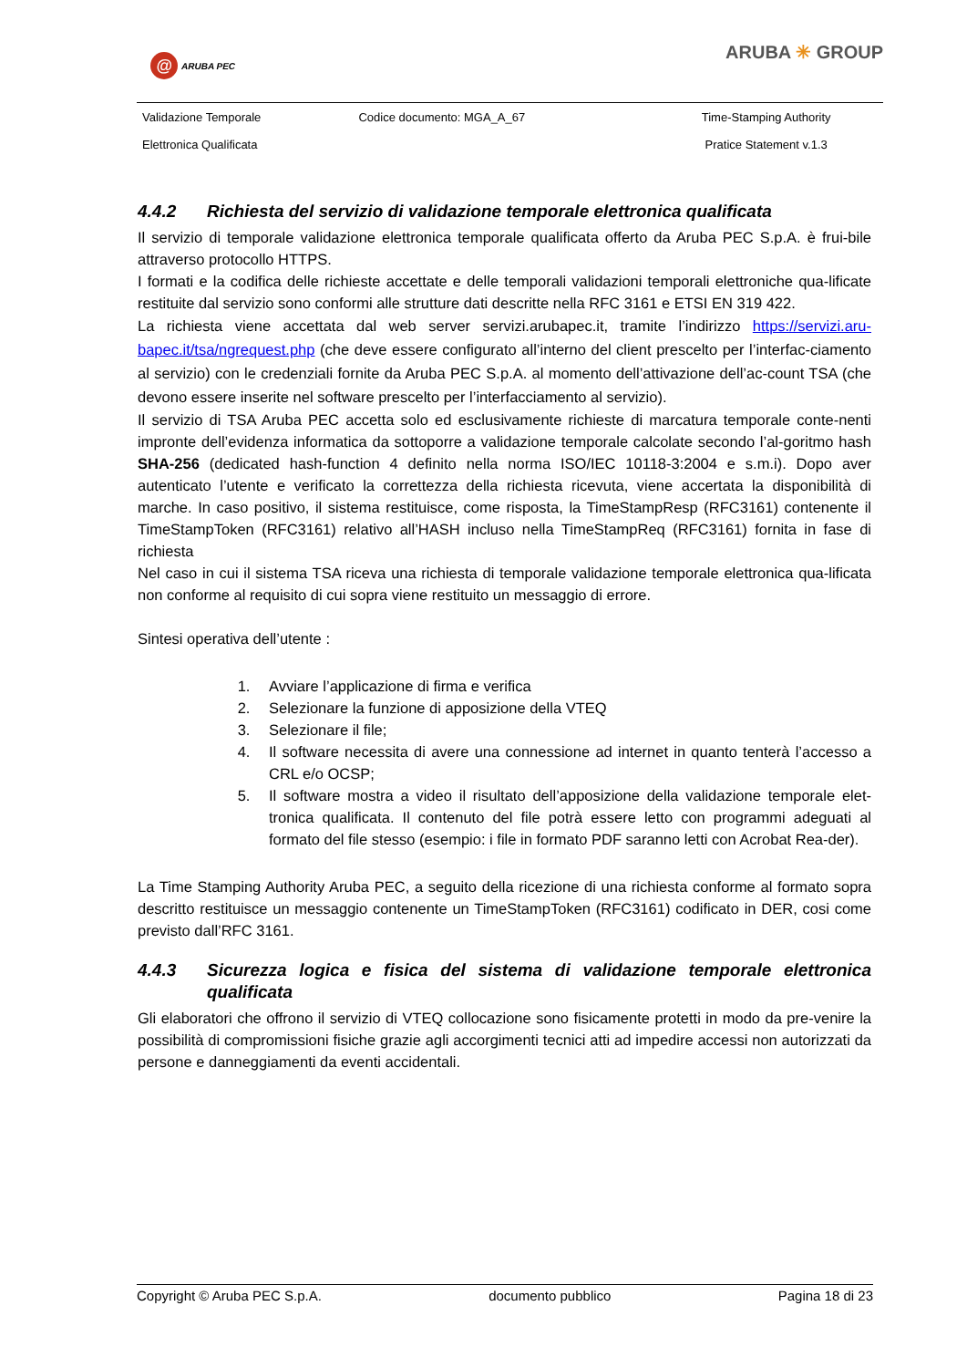@
ARUBA PEC
ARUBA ✳ GROUP
| Validazione Temporale | Codice documento: MGA_A_67 | Time-Stamping Authority |
| Elettronica Qualificata | | Pratice Statement v.1.3 |
4.4.2 Richiesta del servizio di validazione temporale elettronica qualificata
Il servizio di temporale validazione elettronica temporale qualificata offerto da Aruba PEC S.p.A. è frui-bile attraverso protocollo HTTPS.
I formati e la codifica delle richieste accettate e delle temporali validazioni temporali elettroniche qua-lificate restituite dal servizio sono conformi alle strutture dati descritte nella RFC 3161 e ETSI EN 319 422.
La richiesta viene accettata dal web server servizi.arubapec.it, tramite l’indirizzo https://servizi.aru-bapec.it/tsa/ngrequest.php (che deve essere configurato all’interno del client prescelto per l’interfac-ciamento al servizio) con le credenziali fornite da Aruba PEC S.p.A. al momento dell’attivazione dell’ac-count TSA (che devono essere inserite nel software prescelto per l’interfacciamento al servizio).
Il servizio di TSA Aruba PEC accetta solo ed esclusivamente richieste di marcatura temporale conte-nenti impronte dell’evidenza informatica da sottoporre a validazione temporale calcolate secondo l’al-goritmo hash SHA-256 (dedicated hash-function 4 definito nella norma ISO/IEC 10118-3:2004 e s.m.i). Dopo aver autenticato l’utente e verificato la correttezza della richiesta ricevuta, viene accertata la disponibilità di marche. In caso positivo, il sistema restituisce, come risposta, la TimeStampResp (RFC3161) contenente il TimeStampToken (RFC3161) relativo all’HASH incluso nella TimeStampReq (RFC3161) fornita in fase di richiesta
Nel caso in cui il sistema TSA riceva una richiesta di temporale validazione temporale elettronica qua-lificata non conforme al requisito di cui sopra viene restituito un messaggio di errore.
Sintesi operativa dell’utente :
1. Avviare l’applicazione di firma e verifica
2. Selezionare la funzione di apposizione della VTEQ
3. Selezionare il file;
4. Il software necessita di avere una connessione ad internet in quanto tenterà l’accesso a CRL e/o OCSP;
5. Il software mostra a video il risultato dell’apposizione della validazione temporale elet-tronica qualificata. Il contenuto del file potrà essere letto con programmi adeguati al formato del file stesso (esempio: i file in formato PDF saranno letti con Acrobat Rea-der).
La Time Stamping Authority Aruba PEC, a seguito della ricezione di una richiesta conforme al formato sopra descritto restituisce un messaggio contenente un TimeStampToken (RFC3161) codificato in DER, cosi come previsto dall’RFC 3161.
4.4.3 Sicurezza logica e fisica del sistema di validazione temporale elettronica qualificata
Gli elaboratori che offrono il servizio di VTEQ collocazione sono fisicamente protetti in modo da pre-venire la possibilità di compromissioni fisiche grazie agli accorgimenti tecnici atti ad impedire accessi non autorizzati da persone e danneggiamenti da eventi accidentali.
Copyright © Aruba PEC S.p.A. documento pubblico Pagina 18 di 23